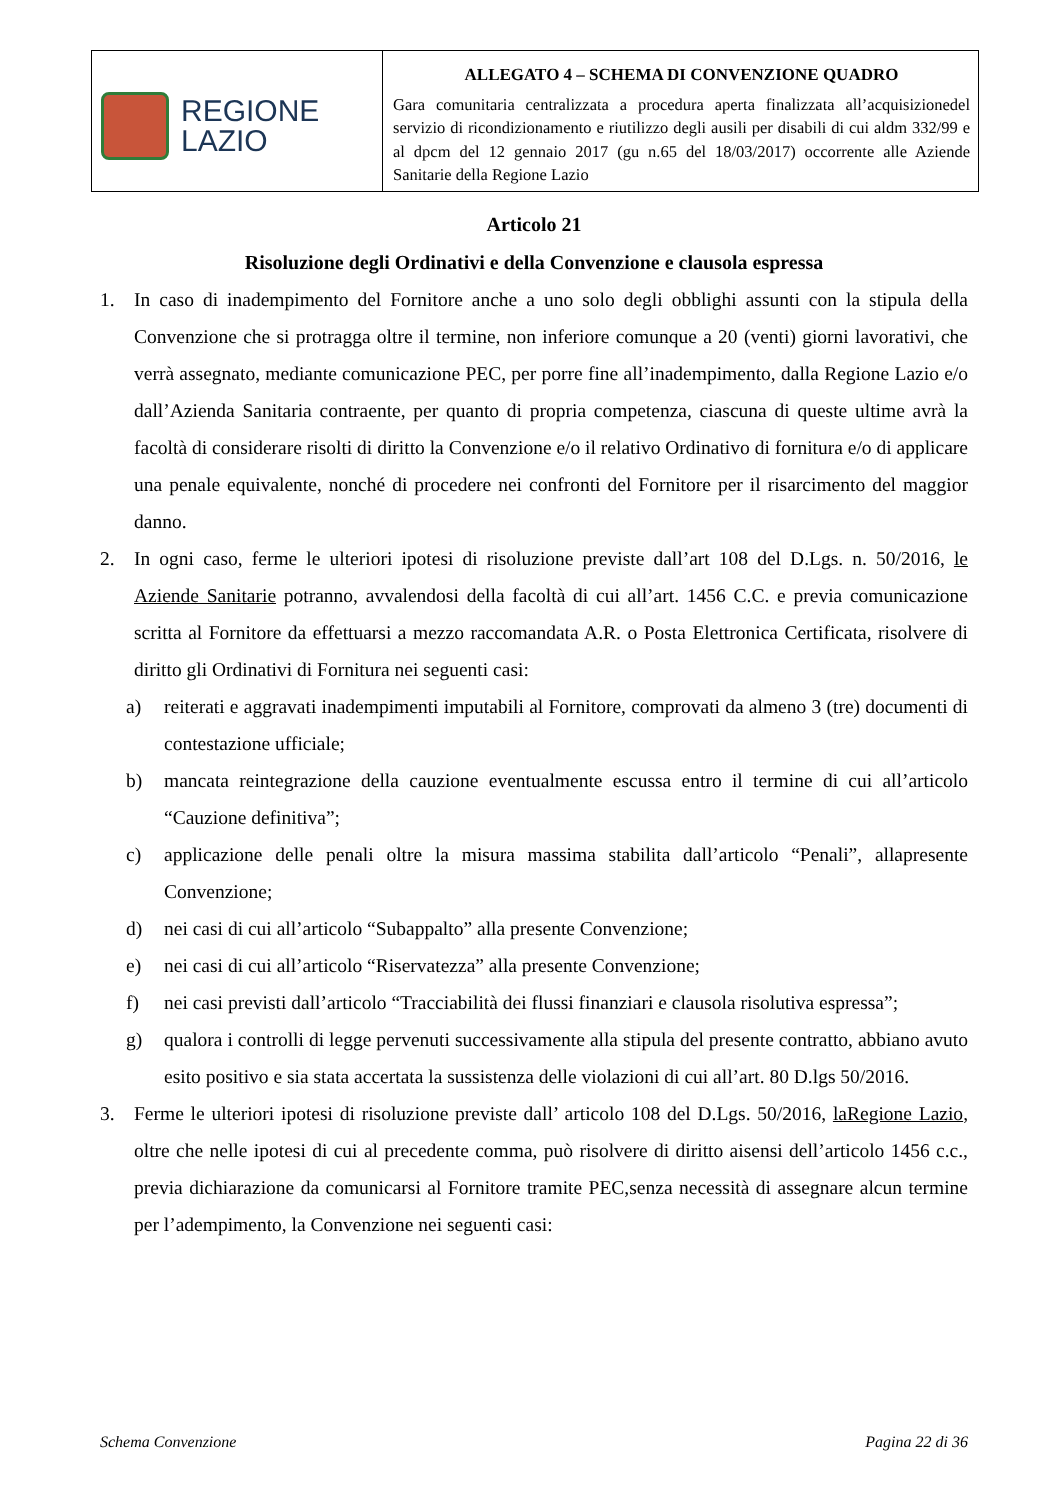| REGIONE LAZIO | ALLEGATO 4 – SCHEMA DI CONVENZIONE QUADRO Gara comunitaria centralizzata a procedura aperta finalizzata all’acquisizionedel servizio di ricondizionamento e riutilizzo degli ausili per disabili di cui aldm 332/99 e al dpcm del 12 gennaio 2017 (gu n.65 del 18/03/2017) occorrente alle Aziende Sanitarie della Regione Lazio |
Articolo 21
Risoluzione degli Ordinativi e della Convenzione e clausola espressa
1. In caso di inadempimento del Fornitore anche a uno solo degli obblighi assunti con la stipula della Convenzione che si protragga oltre il termine, non inferiore comunque a 20 (venti) giorni lavorativi, che verrà assegnato, mediante comunicazione PEC, per porre fine all’inadempimento, dalla Regione Lazio e/o dall’Azienda Sanitaria contraente, per quanto di propria competenza, ciascuna di queste ultime avrà la facoltà di considerare risolti di diritto la Convenzione e/o il relativo Ordinativo di fornitura e/o di applicare una penale equivalente, nonché di procedere nei confronti del Fornitore per il risarcimento del maggior danno.
2. In ogni caso, ferme le ulteriori ipotesi di risoluzione previste dall’art 108 del D.Lgs. n. 50/2016, le Aziende Sanitarie potranno, avvalendosi della facoltà di cui all’art. 1456 C.C. e previa comunicazione scritta al Fornitore da effettuarsi a mezzo raccomandata A.R. o Posta Elettronica Certificata, risolvere di diritto gli Ordinativi di Fornitura nei seguenti casi:
a) reiterati e aggravati inadempimenti imputabili al Fornitore, comprovati da almeno 3 (tre) documenti di contestazione ufficiale;
b) mancata reintegrazione della cauzione eventualmente escussa entro il termine di cui all’articolo “Cauzione definitiva”;
c) applicazione delle penali oltre la misura massima stabilita dall’articolo “Penali”, allapresente Convenzione;
d) nei casi di cui all’articolo “Subappalto” alla presente Convenzione;
e) nei casi di cui all’articolo “Riservatezza” alla presente Convenzione;
f) nei casi previsti dall’articolo “Tracciabilità dei flussi finanziari e clausola risolutiva espressa”;
g) qualora i controlli di legge pervenuti successivamente alla stipula del presente contratto, abbiano avuto esito positivo e sia stata accertata la sussistenza delle violazioni di cui all’art. 80 D.lgs 50/2016.
3. Ferme le ulteriori ipotesi di risoluzione previste dall’ articolo 108 del D.Lgs. 50/2016, laRegione Lazio, oltre che nelle ipotesi di cui al precedente comma, può risolvere di diritto aisensi dell’articolo 1456 c.c., previa dichiarazione da comunicarsi al Fornitore tramite PEC,senza necessità di assegnare alcun termine per l’adempimento, la Convenzione nei seguenti casi:
Schema Convenzione Pagina 22 di 36